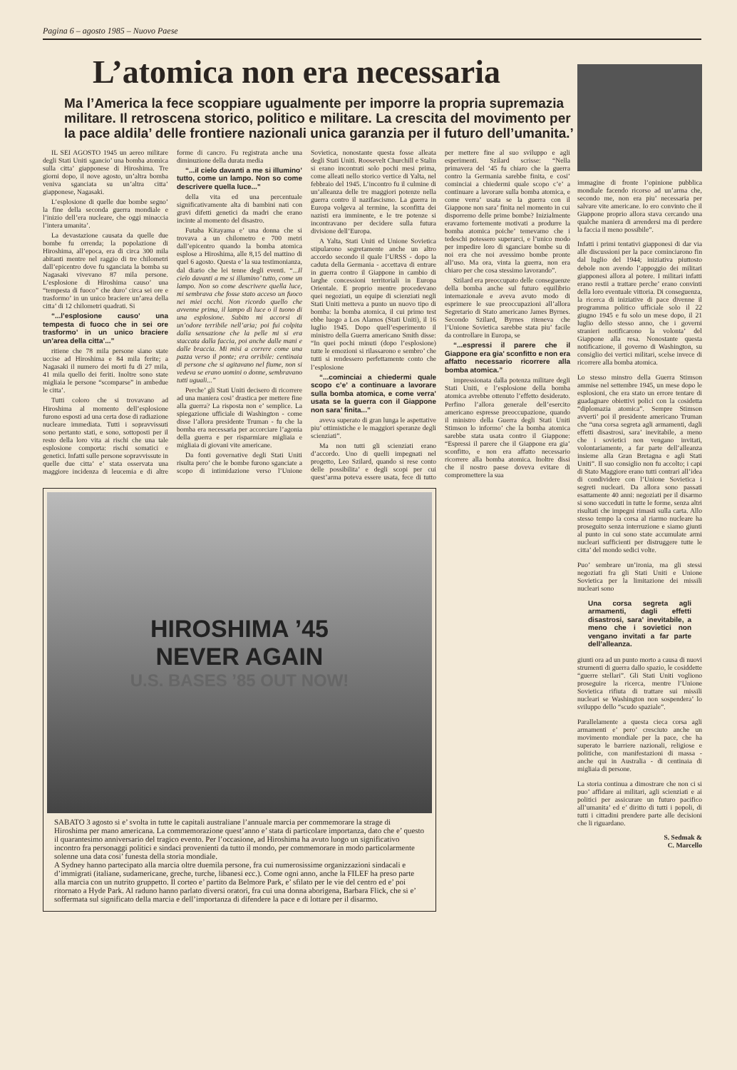Pagina 6 – agosto 1985 – Nuovo Paese
L’atomica non era necessaria
Ma l’America la fece scoppiare ugualmente per imporre la propria supremazia militare. Il retroscena storico, politico e militare. La crescita del movimento per la pace aldila’ delle frontiere nazionali unica garanzia per il futuro dell’umanita.’
IL SEI AGOSTO 1945 un aereo militare degli Stati Uniti sgancio’ una bomba atomica sulla citta’ giapponese di Hiroshima. Tre giorni dopo, il nove agosto, un’altra bomba veniva sganciata su un’altra citta’ giapponese, Nagasaki.
L’esplosione di quelle due bombe segno’ la fine della seconda guerra mondiale e l’inizio dell’era nucleare, che oggi minaccia l’intera umanita’.
La devastazione causata da quelle due bombe fu orrenda; la popolazione di Hiroshima, all’epoca, era di circa 300 mila abitanti mentre nel raggio di tre chilometri dall’epicentro dove fu sganciata la bomba su Nagasaki vivevano 87 mila persone. L’esplosione di Hiroshima causo’ una “tempesta di fuoco” che duro’ circa sei ore e trasformo’ in un unico braciere un’area della citta’ di 12 chilometri quadrati. Si
“...l’esplosione causo’ una tempesta di fuoco che in sei ore trasformo’ in un unico braciere un’area della citta’...”
ritiene che 78 mila persone siano state uccise ad Hiroshima e 84 mila ferite; a Nagasaki il numero dei morti fu di 27 mila, 41 mila quello dei feriti. Inoltre sono state migliaia le persone “scomparse” in ambedue le citta’.
Tutti coloro che si trovavano ad Hiroshima al momento dell’esplosione furono esposti ad una certa dose di radiazione nucleare immediata. Tutti i sopravvissuti sono pertanto stati, e sono, sottoposti per il resto della loro vita ai rischi che una tale esplosione comporta: rischi somatici e genetici. Infatti sulle persone sopravvissute in quelle due citta’ e’ stata osservata una maggiore incidenza di leucemia e di altre forme di cancro. Fu registrata anche una diminuzione della durata media
“...il cielo davanti a me si illumino’ tutto, come un lampo. Non so come descrivere quella luce...”
della vita ed una percentuale significativamente alta di bambini nati con gravi difetti genetici da madri che erano incinte al momento del disastro.
Futaba Kitayama e’ una donna che si trovava a un chilometro e 700 metri dall’epicentro quando la bomba atomica esplose a Hiroshima, alle 8,15 del mattino di quel 6 agosto. Questa e’ la sua testimonianza, dal diario che lei tenne degli eventi. “...Il cielo davanti a me si illumino’ tutto, come un lampo. Non so come descrivere quella luce, mi sembrava che fosse stato acceso un fuoco nei miei occhi. Non ricordo quello che avvenne prima, il lampo di luce o il tuono di una esplosione. Subito mi accorsi di un’odore terribile nell’aria; poi fui colpita dalla sensazione che la pelle mi si era staccata dalla faccia, poi anche dalle mani e dalle braccia. Mi misi a correre come una pazza verso il ponte; era orribile: centinaia di persone che si agitavano nel fiume, non si vedeva se erano uomini o donne, sembravano tutti uguali...”
Perche’ gli Stati Uniti decisero di ricorrere ad una maniera cosi’ drastica per mettere fine alla guerra? La risposta non e’ semplice. La spiegazione ufficiale di Washington - come disse l’allora presidente Truman - fu che la bomba era necessaria per accorciare l’agonia della guerra e per risparmiare migliaia e migliaia di giovani vite americane.
Da fonti governative degli Stati Uniti risulta pero’ che le bombe furono sganciate a scopo di intimidazione verso l’Unione Sovietica, nonostante questa fosse alleata degli Stati Uniti. Roosevelt Churchill e Stalin si erano incontrati solo pochi mesi prima, come alleati nello storico vertice di Yalta, nel febbraio del 1945. L’incontro fu il culmine di un’alleanza delle tre maggiori potenze nella guerra contro il nazifascismo. La guerra in Europa volgeva al termine, la sconfitta dei nazisti era imminente, e le tre potenze si incontravano per decidere sulla futura divisione dell’Europa.
A Yalta, Stati Uniti ed Unione Sovietica stipularono segretamente anche un altro accordo secondo il quale l’URSS - dopo la caduta della Germania - accettava di entrare in guerra contro il Giappone in cambio di larghe concessioni territoriali in Europa Orientale. E proprio mentre procedevano quei negoziati, un equipe di scienziati negli Stati Uniti metteva a punto un nuovo tipo di bomba: la bomba atomica, il cui primo test ebbe luogo a Los Alamos (Stati Uniti), il 16 luglio 1945. Dopo quell’esperimento il ministro della Guerra americano Smith disse: “In quei pochi minuti (dopo l’esplosione) tutte le emozioni si rilassarono e sembro’ che tutti si rendessero perfettamente conto che l’esplosione
“...cominciai a chiedermi quale scopo c’e’ a continuare a lavorare sulla bomba atomica, e come verra’ usata se la guerra con il Giappone non sara’ finita...”
aveva superato di gran lunga le aspettative piu’ ottimistiche e le maggiori speranze degli scienziati”.
Ma non tutti gli scienziati erano d’accordo. Uno di quelli impegnati nel progetto, Leo Szilard, quando si rese conto delle possibilita’ e degli scopi per cui quest’arma poteva essere usata, fece di tutto per mettere fine al suo sviluppo e agli esperimenti. Szilard scrisse: “Nella primavera del ‘45 fu chiaro che la guerra contro la Germania sarebbe finita, e cosi’ cominciai a chiedermi quale scopo c’e’ a continuare a lavorare sulla bomba atomica, e come verra’ usata se la guerra con il Giappone non sara’ finita nel momento in cui disporremo delle prime bombe? Inizialmente eravamo fortemente motivati a produrre la bomba atomica poiche’ temevamo che i tedeschi potessero superarci, e l’unico modo per impedire loro di sganciare bombe su di noi era che noi avessimo bombe pronte all’uso. Ma ora, vinta la guerra, non era chiaro per che cosa stessimo lavorando”.
Szilard era preoccupato delle conseguenze della bomba anche sul futuro equilibrio internazionale e aveva avuto modo di esprimere le sue preoccupazioni all’allora Segretario di Stato americano James Byrnes. Secondo Szilard, Byrnes riteneva che l’Unione Sovietica sarebbe stata piu’ facile da controllare in Europa, se
“...espressi il parere che il Giappone era gia’ sconfitto e non era affatto necessario ricorrere alla bomba atomica.”
impressionata dalla potenza militare degli Stati Uniti, e l’esplosione della bomba atomica avrebbe ottenuto l’effetto desiderato. Perfino l’allora generale dell’esercito americano espresse preoccupazione, quando il ministro della Guerra degli Stati Uniti Stimson lo informo’ che la bomba atomica sarebbe stata usata contro il Giappone: “Espressi il parere che il Giappone era gia’ sconfitto, e non era affatto necessario ricorrere alla bomba atomica. Inoltre dissi che il nostro paese doveva evitare di compromettere la sua
HIROSHIMA ’45
NEVER AGAIN
U.S. BASES ’85 OUT NOW!
SABATO 3 agosto si e’ svolta in tutte le capitali australiane l’annuale marcia per commemorare la strage di Hiroshima per mano americana. La commemorazione quest’anno e’ stata di particolare importanza, dato che e’ questo il quarantesimo anniversario del tragico evento. Per l’occasione, ad Hiroshima ha avuto luogo un significativo incontro fra personaggi politici e sindaci provenienti da tutto il mondo, per commemorare in modo particolarmente solenne una data cosi’ funesta della storia mondiale.
A Sydney hanno partecipato alla marcia oltre duemila persone, fra cui numerosissime organizzazioni sindacali e d’immigrati (italiane, sudamericane, greche, turche, libanesi ecc.). Come ogni anno, anche la FILEF ha preso parte alla marcia con un nutrito gruppetto. Il corteo e’ partito da Belmore Park, e’ sfilato per le vie del centro ed e’ poi ritornato a Hyde Park. Al raduno hanno parlato diversi oratori, fra cui una donna aborigena, Barbara Flick, che si e’ soffermata sul significato della marcia e dell’importanza di difendere la pace e di lottare per il disarmo.
immagine di fronte l’opinione pubblica mondiale facendo ricorso ad un’arma che, secondo me, non era piu’ necessaria per salvare vite americane. Io ero convinto che il Giappone proprio allora stava cercando una qualche maniera di arrendersi ma di perdere la faccia il meno possibile”.
Infatti i primi tentativi giapponesi di dar via alle discussioni per la pace cominciarono fin dal luglio del 1944; iniziativa piuttosto debole non avendo l’appoggio dei militari giapponesi allora al potere. I militari infatti erano restii a trattare perche’ erano convinti della loro eventuale vittoria. Di conseguenza, la ricerca di iniziative di pace divenne il programma politico ufficiale solo il 22 giugno 1945 e fu solo un mese dopo, il 21 luglio dello stesso anno, che i governi stranieri notificarono la volonta’ del Giappone alla resa. Nonostante questa notificazione, il governo di Washington, su consiglio dei vertici militari, scelse invece di ricorrere alla bomba atomica.
Lo stesso minstro della Guerra Stimson ammise nel settembre 1945, un mese dopo le esplosioni, che era stato un errore tentare di guadagnare obiettivi polici con la cosidetta “diplomazia atomica”. Sempre Stimson avverti’ poi il presidente americano Truman che “una corsa segreta agli armamenti, dagli effetti disastrosi, sara’ inevitabile, a meno che i sovietici non vengano invitati, volontariamente, a far parte dell’alleanza insieme alla Gran Bretagna e agli Stati Uniti”. Il suo consiglio non fu accolto; i capi di Stato Maggiore erano tutti contrari all’idea di condividere con l’Unione Sovietica i segreti nucleari. Da allora sono passati esattamente 40 anni: negoziati per il disarmo si sono succeduti in tutte le forme, senza altri risultati che impegni rimasti sulla carta. Allo stesso tempo la corsa al riarmo nucleare ha proseguito senza interruzione e siamo giunti al punto in cui sono state accumulate armi nucleari sufficienti per distruggere tutte le citta’ del mondo sedici volte.
Puo’ sembrare un’ironia, ma gli stessi negoziati fra gli Stati Uniti e Unione Sovietica per la limitazione dei missili nucleari sono
Una corsa segreta agli armamenti, dagli effetti disastrosi, sara’ inevitabile, a meno che i sovietici non vengano invitati a far parte dell’alleanza.
giunti ora ad un punto morto a causa di nuovi strumenti di guerra dallo spazio, le cosiddette “guerre stellari”. Gli Stati Uniti vogliono proseguire la ricerca, mentre l’Unione Sovietica rifiuta di trattare sui missili nucleari se Washington non sospendera’ lo sviluppo dello “scudo spaziale”.
Parallelamente a questa cieca corsa agli armamenti e’ pero’ cresciuto anche un movimento mondiale per la pace, che ha superato le barriere nazionali, religiose e politiche, con manifestazioni di massa - anche qui in Australia - di centinaia di migliaia di persone.
La storia continua a dimostrare che non ci si puo’ affidare ai militari, agli scienziati e ai politici per assicurare un futuro pacifico all’umanita’ ed e’ diritto di tutti i popoli, di tutti i cittadini prendere parte alle decisioni che li riguardano.
S. Sedmak &
C. Marcello